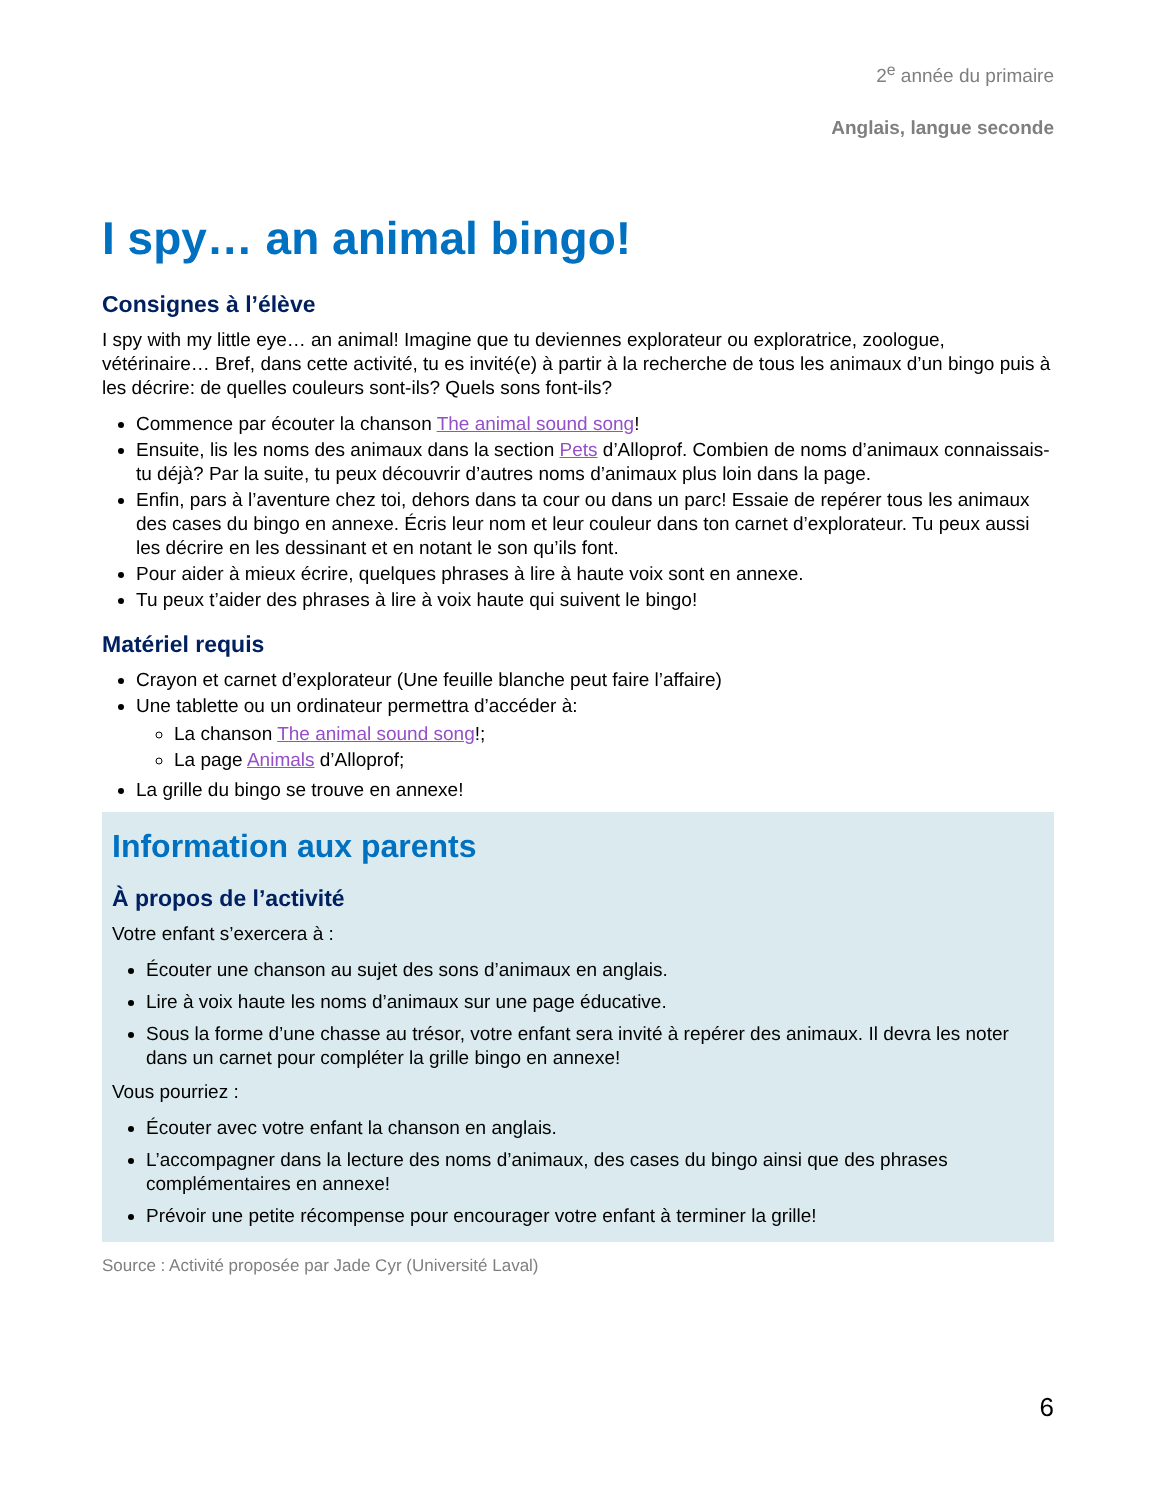2<sup>e</sup> année du primaire
Anglais, langue seconde
I spy… an animal bingo!
Consignes à l’élève
I spy with my little eye… an animal! Imagine que tu deviennes explorateur ou exploratrice, zoologue, vétérinaire… Bref, dans cette activité, tu es invité(e) à partir à la recherche de tous les animaux d’un bingo puis à les décrire: de quelles couleurs sont-ils? Quels sons font-ils?
Commence par écouter la chanson The animal sound song!
Ensuite, lis les noms des animaux dans la section Pets d’Alloprof. Combien de noms d’animaux connaissais-tu déjà? Par la suite, tu peux découvrir d’autres noms d’animaux plus loin dans la page.
Enfin, pars à l’aventure chez toi, dehors dans ta cour ou dans un parc! Essaie de repérer tous les animaux des cases du bingo en annexe. Écris leur nom et leur couleur dans ton carnet d’explorateur. Tu peux aussi les décrire en les dessinant et en notant le son qu’ils font.
Pour aider à mieux écrire, quelques phrases à lire à haute voix sont en annexe.
Tu peux t’aider des phrases à lire à voix haute qui suivent le bingo!
Matériel requis
Crayon et carnet d’explorateur (Une feuille blanche peut faire l’affaire)
Une tablette ou un ordinateur permettra d’accéder à:
La chanson The animal sound song!;
La page Animals d’Alloprof;
La grille du bingo se trouve en annexe!
Information aux parents
À propos de l’activité
Votre enfant s’exercera à :
Écouter une chanson au sujet des sons d’animaux en anglais.
Lire à voix haute les noms d’animaux sur une page éducative.
Sous la forme d’une chasse au trésor, votre enfant sera invité à repérer des animaux. Il devra les noter dans un carnet pour compléter la grille bingo en annexe!
Vous pourriez :
Écouter avec votre enfant la chanson en anglais.
L’accompagner dans la lecture des noms d’animaux, des cases du bingo ainsi que des phrases complémentaires en annexe!
Prévoir une petite récompense pour encourager votre enfant à terminer la grille!
Source : Activité proposée par Jade Cyr (Université Laval)
6